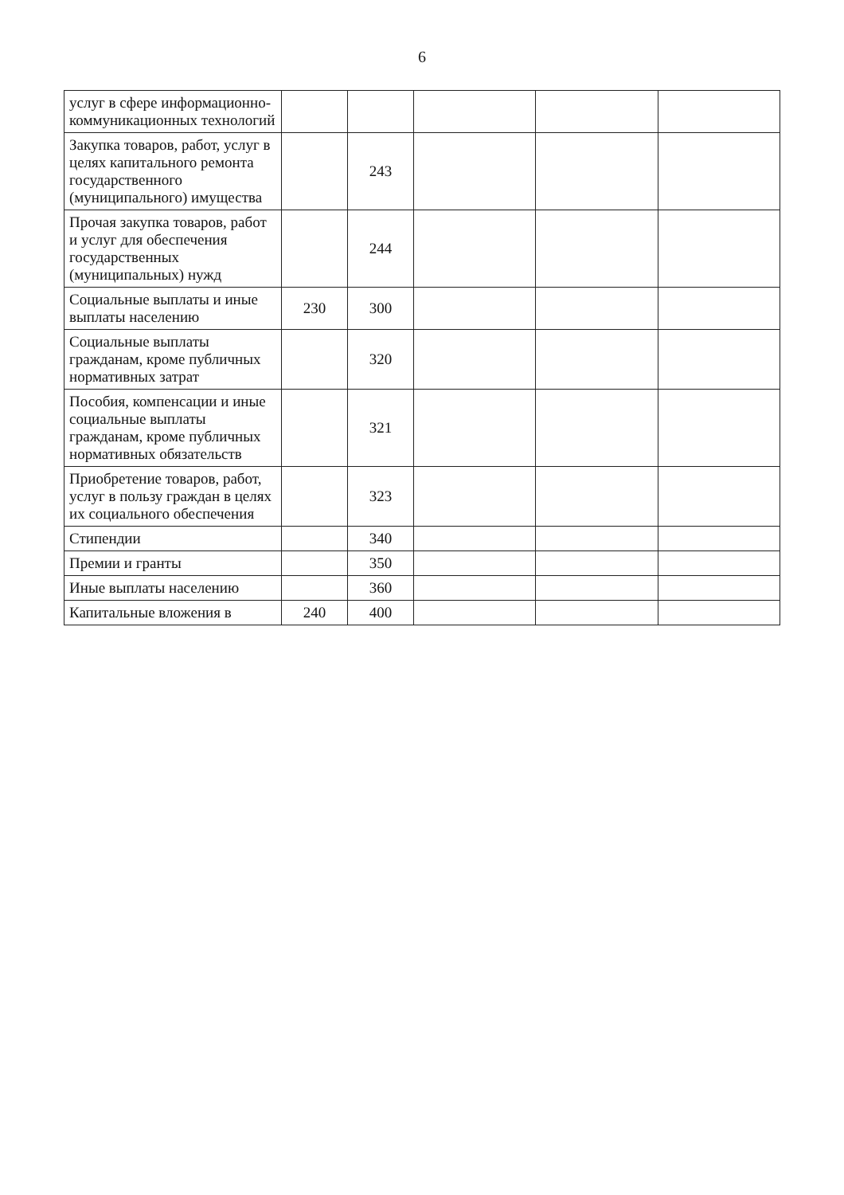6
| услуг в сфере информационно-коммуникационных технологий | | | | | |
| Закупка товаров, работ, услуг в целях капитального ремонта государственного (муниципального) имущества | | 243 | | | |
| Прочая закупка товаров, работ и услуг для обеспечения государственных (муниципальных) нужд | | 244 | | | |
| Социальные выплаты и иные выплаты населению | 230 | 300 | | | |
| Социальные выплаты гражданам, кроме публичных нормативных затрат | | 320 | | | |
| Пособия, компенсации и иные социальные выплаты гражданам, кроме публичных нормативных обязательств | | 321 | | | |
| Приобретение товаров, работ, услуг в пользу граждан в целях их социального обеспечения | | 323 | | | |
| Стипендии | | 340 | | | |
| Премии и гранты | | 350 | | | |
| Иные выплаты населению | | 360 | | | |
| Капитальные вложения в | 240 | 400 | | | |